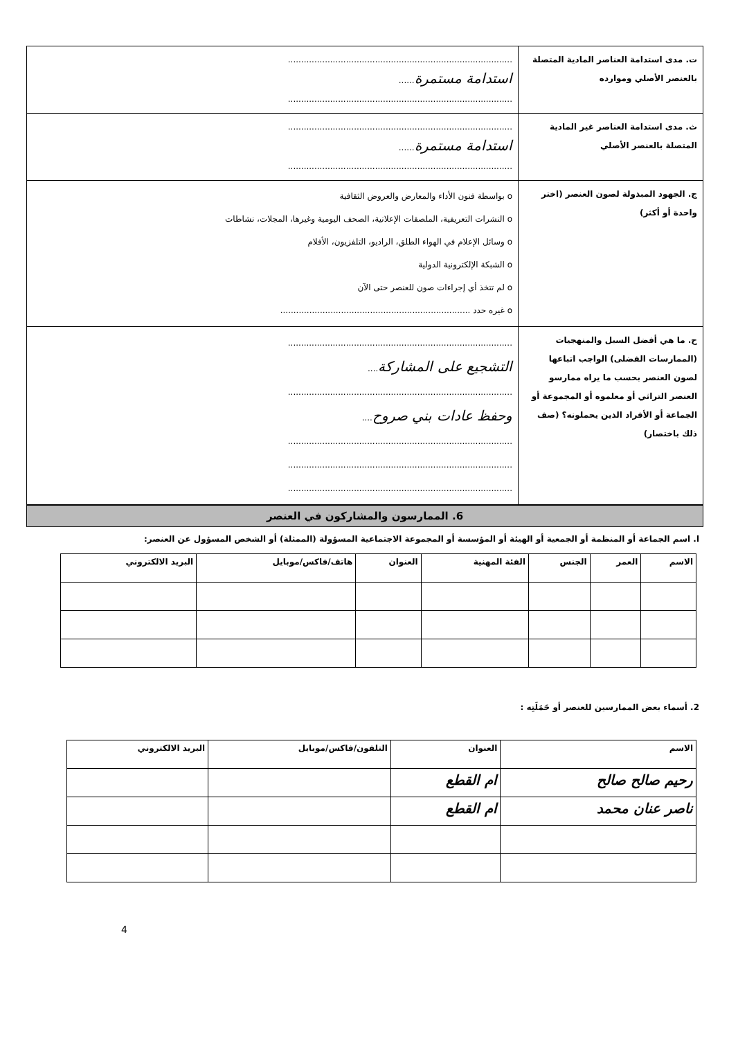| ت. مدى استدامة العناصر المادية المتصلة بالعنصر الأصلي وموارده | ..................................................................................... استدامة مستمرة ...... ..................................................................................... |
| ث. مدى استدامة العناصر غير المادية المتصلة بالعنصر الأصلي | ..................................................................................... استدامة مستمرة ...... ..................................................................................... |
| ج. الجهود المبذولة لصون العنصر (اختر واحدة أو أكثر) | o بواسطة فنون الأداء والمعارض والعروض الثقافية o النشرات التعريفية، الملصقات الإعلانية، الصحف اليومية وغيرها، المجلات، نشاطات o وسائل الإعلام في الهواء الطلق، الراديو، التلفزيون، الأفلام o الشبكة الإلكترونية الدولية o لم تتخذ أي إجراءات صون للعنصر حتى الآن o غيره حدد ........................................................................ |
| ح. ما هي أفضل السبل والمنهجيات (الممارسات الفضلى) الواجب اتباعها لصون العنصر بحسب ما يراه ممارسو العنصر التراثي أو معلموه أو المجموعة أو الجماعة أو الأفراد الذين يحملونه؟ (صف ذلك باختصار) | ..................................................................................... التشجيع على المشاركة .... ..................................................................................... وحفظ عادات بني صروح .... ..................................................................................... ..................................................................................... ..................................................................................... |
6. الممارسون والمشاركون في العنصر
ا. اسم الجماعة أو المنظمة أو الجمعية أو الهيئة أو المؤسسة أو المجموعة الاجتماعية المسؤولة (الممثلة) أو الشخص المسؤول عن العنصر:
| الاسم | العمر | الجنس | الفئة المهنية | العنوان | هاتف/فاكس/موبايل | البريد الالكتروني |
| --- | --- | --- | --- | --- | --- | --- |
2. أسماء بعض الممارسين للعنصر أو حَمَلَتِه :
| الاسم | العنوان | التلفون/فاكس/موبايل | البريد الالكتروني |
| --- | --- | --- | --- |
| رحيم صالح صالح | ام القطع | | |
| ناصر عنان محمد | ام القطع | | |
4